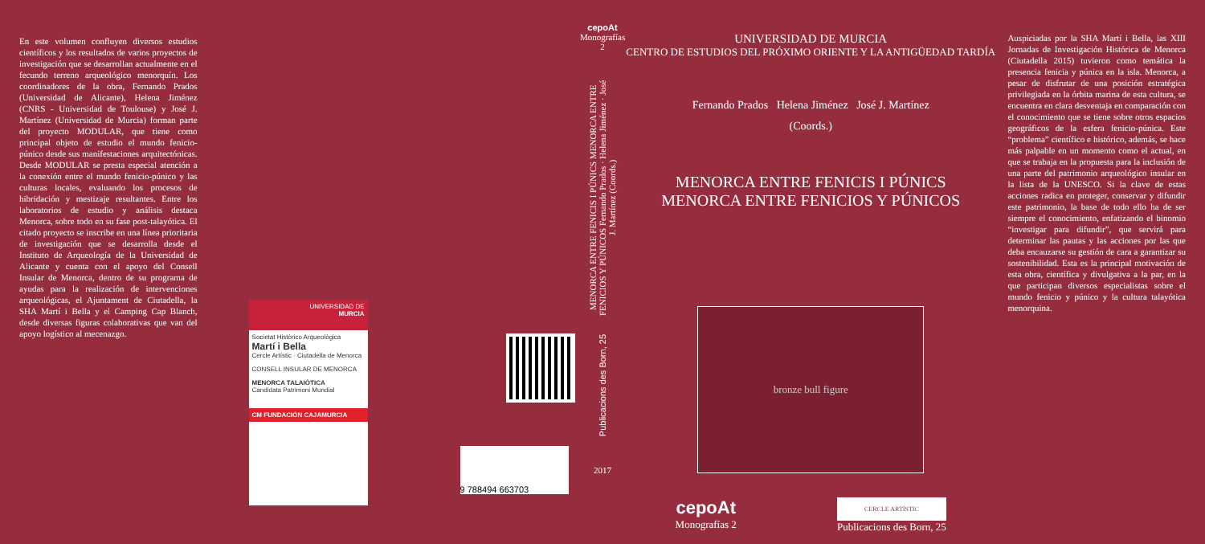En este volumen confluyen diversos estudios científicos y los resultados de varios proyectos de investigación que se desarrollan actualmente en el fecundo terreno arqueológico menorquín. Los coordinadores de la obra, Fernando Prados (Universidad de Alicante), Helena Jiménez (CNRS - Universidad de Toulouse) y José J. Martínez (Universidad de Murcia) forman parte del proyecto MODULAR, que tiene como principal objeto de estudio el mundo fenicio-púnico desde sus manifestaciones arquitectónicas. Desde MODULAR se presta especial atención a la conexión entre el mundo fenicio-púnico y las culturas locales, evaluando los procesos de hibridación y mestizaje resultantes. Entre los laboratorios de estudio y análisis destaca Menorca, sobre todo en su fase post-talayótica. El citado proyecto se inscribe en una línea prioritaria de investigación que se desarrolla desde el Instituto de Arqueología de la Universidad de Alicante y cuenta con el apoyo del Consell Insular de Menorca, dentro de su programa de ayudas para la realización de intervenciones arqueológicas, el Ajuntament de Ciutadella, la SHA Martí i Bella y el Camping Cap Blanch, desde diversas figuras colaborativas que van del apoyo logístico al mecenazgo.
UNIVERSIDAD DE
MURCIA
Societat Històrico Arqueològica
Martí i Bella
Cercle Artístic · Ciutadella de Menorca
CONSELL INSULAR DE MENORCA
MENORCA TALAIÒTICA
Candidata Patrimoni Mundial
CM FUNDACIÓN CAJAMURCIA
9 788494 663703
cepoAt
Monografías
2
MENORCA ENTRE FENICIS I PÚNICS MENORCA ENTRE FENICIOS Y PÚNICOS Fernando Prados · Helena Jiménez · José J. Martínez (Coords.)
Publicacions des Born, 25
2017
UNIVERSIDAD DE MURCIA
CENTRO DE ESTUDIOS DEL PRÓXIMO ORIENTE Y LA ANTIGÜEDAD TARDÍA
Fernando Prados Helena Jiménez José J. Martínez
(Coords.)
MENORCA ENTRE FENICIS I PÚNICS
MENORCA ENTRE FENICIOS Y PÚNICOS
bronze bull figure
cepoAt
Monografías 2
CERCLE ARTÍSTIC
Publicacions des Born, 25
Auspiciadas por la SHA Martí i Bella, las XIII Jornadas de Investigación Histórica de Menorca (Ciutadella 2015) tuvieron como temática la presencia fenicia y púnica en la isla. Menorca, a pesar de disfrutar de una posición estratégica privilegiada en la órbita marina de esta cultura, se encuentra en clara desventaja en comparación con el conocimiento que se tiene sobre otros espacios geográficos de la esfera fenicio-púnica. Este “problema” científico e histórico, además, se hace más palpable en un momento como el actual, en que se trabaja en la propuesta para la inclusión de una parte del patrimonio arqueológico insular en la lista de la UNESCO. Si la clave de estas acciones radica en proteger, conservar y difundir este patrimonio, la base de todo ello ha de ser siempre el conocimiento, enfatizando el binomio “investigar para difundir”, que servirá para determinar las pautas y las acciones por las que deba encauzarse su gestión de cara a garantizar su sostenibilidad. Esta es la principal motivación de esta obra, científica y divulgativa a la par, en la que participan diversos especialistas sobre el mundo fenicio y púnico y la cultura talayótica menorquina.